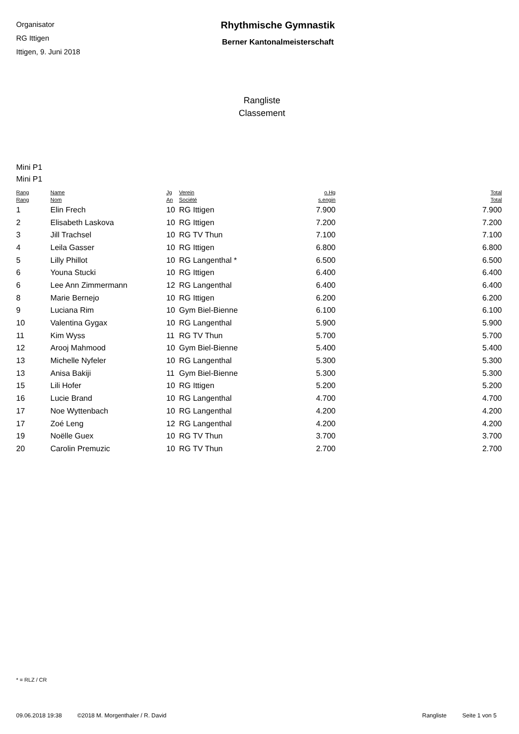Organisator
RG Ittigen
Ittigen, 9. Juni 2018
Rhythmische Gymnastik
Berner Kantonalmeisterschaft
Rangliste
Classement
Mini P1
Mini P1
| Rang Rang | Name Nom | Jg An | Verein Société | o.Hg s.engin | Total Total |
| --- | --- | --- | --- | --- | --- |
| 1 | Elin Frech | 10 | RG Ittigen | 7.900 | 7.900 |
| 2 | Elisabeth Laskova | 10 | RG Ittigen | 7.200 | 7.200 |
| 3 | Jill Trachsel | 10 | RG TV Thun | 7.100 | 7.100 |
| 4 | Leila Gasser | 10 | RG Ittigen | 6.800 | 6.800 |
| 5 | Lilly Phillot | 10 | RG Langenthal * | 6.500 | 6.500 |
| 6 | Youna Stucki | 10 | RG Ittigen | 6.400 | 6.400 |
| 6 | Lee Ann Zimmermann | 12 | RG Langenthal | 6.400 | 6.400 |
| 8 | Marie Bernejo | 10 | RG Ittigen | 6.200 | 6.200 |
| 9 | Luciana Rim | 10 | Gym Biel-Bienne | 6.100 | 6.100 |
| 10 | Valentina Gygax | 10 | RG Langenthal | 5.900 | 5.900 |
| 11 | Kim Wyss | 11 | RG TV Thun | 5.700 | 5.700 |
| 12 | Arooj Mahmood | 10 | Gym Biel-Bienne | 5.400 | 5.400 |
| 13 | Michelle Nyfeler | 10 | RG Langenthal | 5.300 | 5.300 |
| 13 | Anisa Bakiji | 11 | Gym Biel-Bienne | 5.300 | 5.300 |
| 15 | Lili Hofer | 10 | RG Ittigen | 5.200 | 5.200 |
| 16 | Lucie Brand | 10 | RG Langenthal | 4.700 | 4.700 |
| 17 | Noe Wyttenbach | 10 | RG Langenthal | 4.200 | 4.200 |
| 17 | Zoé Leng | 12 | RG Langenthal | 4.200 | 4.200 |
| 19 | Noëlle Guex | 10 | RG TV Thun | 3.700 | 3.700 |
| 20 | Carolin Premuzic | 10 | RG TV Thun | 2.700 | 2.700 |
* = RLZ / CR
09.06.2018 19:38 ©2018 M. Morgenthaler / R. David Rangliste Seite 1 von 5